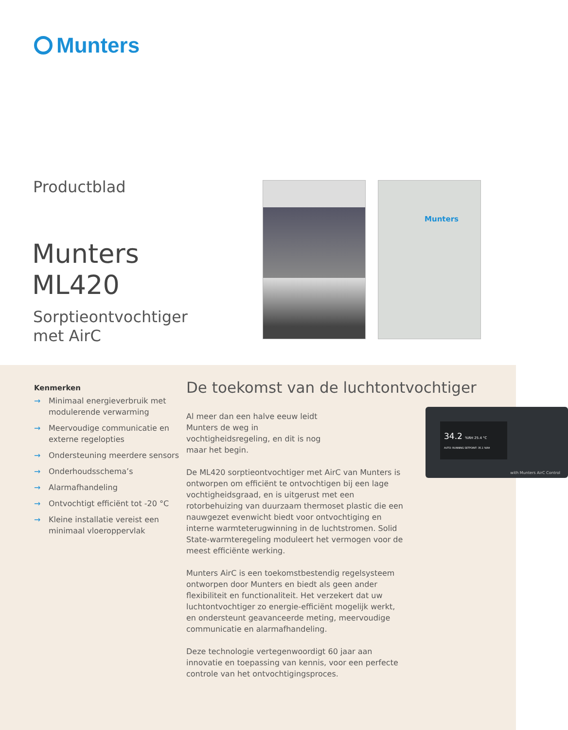Munters
Productblad
Munters
ML420
Sorptieontvochtiger
met AirC
Munters
Kenmerken
→ Minimaal energieverbruik met modulerende verwarming
→ Meervoudige communicatie en externe regelopties
→ Ondersteuning meerdere sensors
→ Onderhoudsschema’s
→ Alarmafhandeling
→ Ontvochtigt efficiënt tot -20 °C
→ Kleine installatie vereist een minimaal vloeroppervlak
De toekomst van de luchtontvochtiger
34.2 %RH 25.4 °C
AUTO: RUNNING SETPOINT: 35.1 %RH
with Munters AirC Control
Al meer dan een halve eeuw leidt Munters de weg in vochtigheidsregel­ing, en dit is nog maar het begin.
De ML420 sorptieontvochtiger met AirC van Munters is ontworpen om efficiënt te ontvochtigen bij een lage vochtigheidsgraad, en is uitgerust met een rotorbehuizing van duurzaam thermoset plastic die een nauwgezet even­wicht biedt voor ontvochtiging en interne warmteterug­winning in de luchtstromen. Solid State-warmteregeling moduleert het vermogen voor de meest efficiënte werking.
Munters AirC is een toekomstbestendig regelsysteem ontworpen door Munters en biedt als geen ander flexibili­teit en functionaliteit. Het verzekert dat uw luchtontvoch­tiger zo energie-efficiënt mogelijk werkt, en ondersteunt geavanceerde meting, meervoudige communicatie en alarmafhandeling.
Deze technologie vertegenwoordigt 60 jaar aan innovatie en toepassing van kennis, voor een perfecte controle van het ontvochtigingsproces.